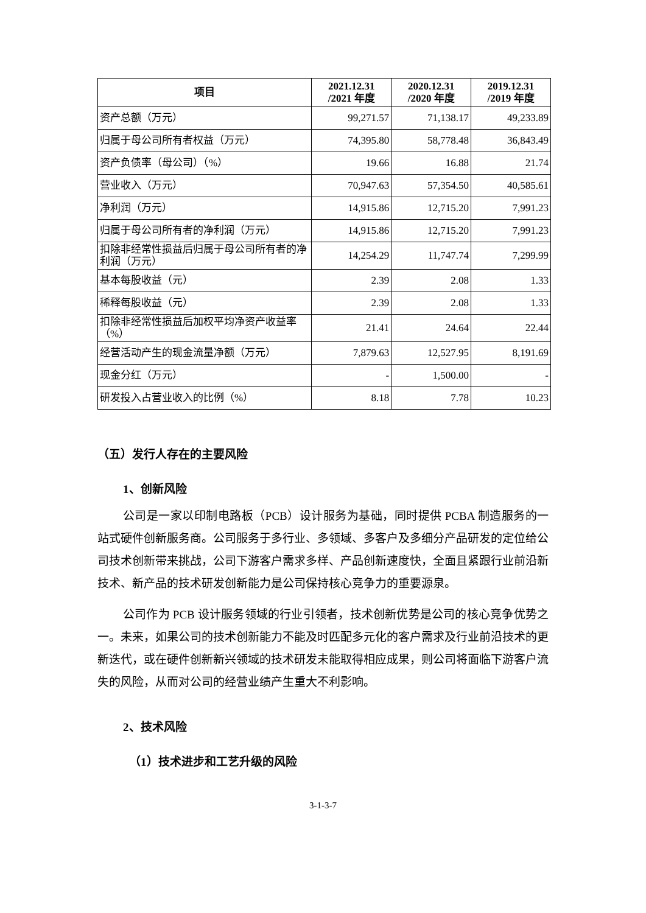| 项目 | 2021.12.31 /2021 年度 | 2020.12.31 /2020 年度 | 2019.12.31 /2019 年度 |
| --- | --- | --- | --- |
| 资产总额（万元） | 99,271.57 | 71,138.17 | 49,233.89 |
| 归属于母公司所有者权益（万元） | 74,395.80 | 58,778.48 | 36,843.49 |
| 资产负债率（母公司）（%） | 19.66 | 16.88 | 21.74 |
| 营业收入（万元） | 70,947.63 | 57,354.50 | 40,585.61 |
| 净利润（万元） | 14,915.86 | 12,715.20 | 7,991.23 |
| 归属于母公司所有者的净利润（万元） | 14,915.86 | 12,715.20 | 7,991.23 |
| 扣除非经常性损益后归属于母公司所有者的净利润（万元） | 14,254.29 | 11,747.74 | 7,299.99 |
| 基本每股收益（元） | 2.39 | 2.08 | 1.33 |
| 稀释每股收益（元） | 2.39 | 2.08 | 1.33 |
| 扣除非经常性损益后加权平均净资产收益率（%） | 21.41 | 24.64 | 22.44 |
| 经营活动产生的现金流量净额（万元） | 7,879.63 | 12,527.95 | 8,191.69 |
| 现金分红（万元） | - | 1,500.00 | - |
| 研发投入占营业收入的比例（%） | 8.18 | 7.78 | 10.23 |
（五）发行人存在的主要风险
1、创新风险
公司是一家以印制电路板（PCB）设计服务为基础，同时提供 PCBA 制造服务的一站式硬件创新服务商。公司服务于多行业、多领域、多客户及多细分产品研发的定位给公司技术创新带来挑战，公司下游客户需求多样、产品创新速度快，全面且紧跟行业前沿新技术、新产品的技术研发创新能力是公司保持核心竞争力的重要源泉。
公司作为 PCB 设计服务领域的行业引领者，技术创新优势是公司的核心竞争优势之一。未来，如果公司的技术创新能力不能及时匹配多元化的客户需求及行业前沿技术的更新迭代，或在硬件创新新兴领域的技术研发未能取得相应成果，则公司将面临下游客户流失的风险，从而对公司的经营业绩产生重大不利影响。
2、技术风险
（1）技术进步和工艺升级的风险
3-1-3-7